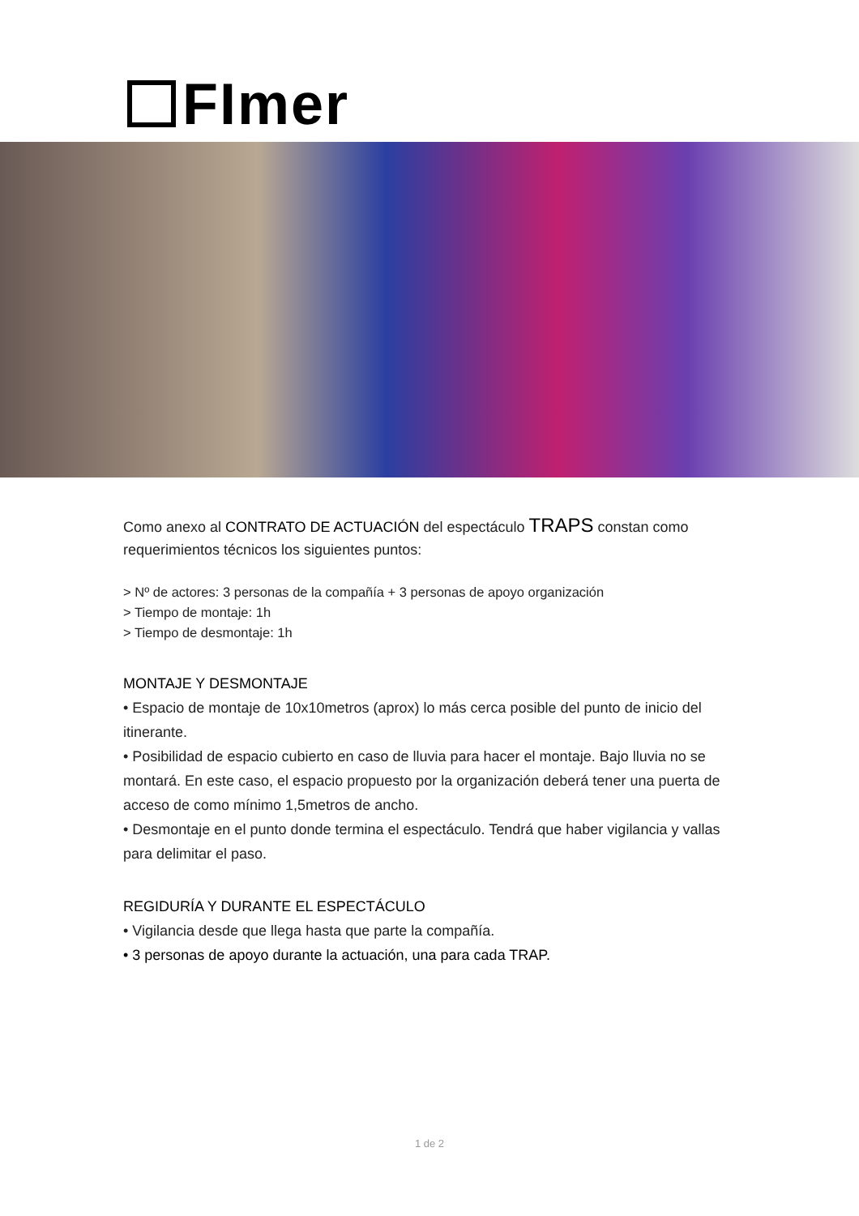FImer
Como anexo al CONTRATO DE ACTUACIÓN del espectáculo TRAPS constan como requerimientos técnicos los siguientes puntos:
> Nº de actores: 3 personas de la compañía + 3 personas de apoyo organización
> Tiempo de montaje: 1h
> Tiempo de desmontaje: 1h
MONTAJE Y DESMONTAJE
• Espacio de montaje de 10x10metros (aprox) lo más cerca posible del punto de inicio del itinerante.
• Posibilidad de espacio cubierto en caso de lluvia para hacer el montaje. Bajo lluvia no se montará. En este caso, el espacio propuesto por la organización deberá tener una puerta de acceso de como mínimo 1,5metros de ancho.
• Desmontaje en el punto donde termina el espectáculo. Tendrá que haber vigilancia y vallas para delimitar el paso.
REGIDURÍA Y DURANTE EL ESPECTÁCULO
• Vigilancia desde que llega hasta que parte la compañía.
• 3 personas de apoyo durante la actuación, una para cada TRAP.
1 de 2